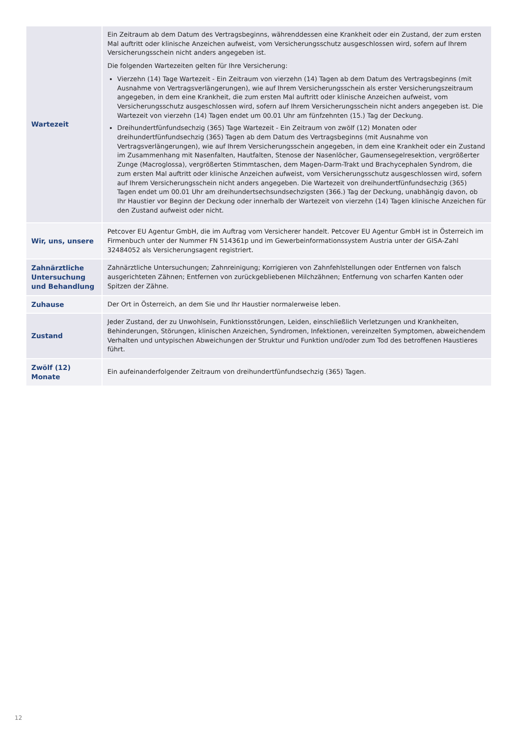| Wartezeit | Ein Zeitraum ab dem Datum des Vertragsbeginns, währenddessen eine Krankheit oder ein Zustand, der zum ersten Mal auftritt oder klinische Anzeichen aufweist, vom Versicherungsschutz ausgeschlossen wird, sofern auf Ihrem Versicherungsschein nicht anders angegeben ist. Die folgenden Wartezeiten gelten für Ihre Versicherung: Vierzehn (14) Tage Wartezeit - Ein Zeitraum von vierzehn (14) Tagen ab dem Datum des Vertragsbeginns (mit Ausnahme von Vertragsverlängerungen), wie auf Ihrem Versicherungsschein als erster Versicherungszeitraum angegeben, in dem eine Krankheit, die zum ersten Mal auftritt oder klinische Anzeichen aufweist, vom Versicherungsschutz ausgeschlossen wird, sofern auf Ihrem Versicherungsschein nicht anders angegeben ist. Die Wartezeit von vierzehn (14) Tagen endet um 00.01 Uhr am fünfzehnten (15.) Tag der Deckung. Dreihundertfünfundsechzig (365) Tage Wartezeit - Ein Zeitraum von zwölf (12) Monaten oder dreihundertfünfundsechzig (365) Tagen ab dem Datum des Vertragsbeginns (mit Ausnahme von Vertragsverlängerungen), wie auf Ihrem Versicherungsschein angegeben, in dem eine Krankheit oder ein Zustand im Zusammenhang mit Nasenfalten, Hautfalten, Stenose der Nasenlöcher, Gaumensegelresektion, vergrößerter Zunge (Macroglossa), vergrößerten Stimmtaschen, dem Magen-Darm-Trakt und Brachycephalen Syndrom, die zum ersten Mal auftritt oder klinische Anzeichen aufweist, vom Versicherungsschutz ausgeschlossen wird, sofern auf Ihrem Versicherungsschein nicht anders angegeben. Die Wartezeit von dreihundertfünfundsechzig (365) Tagen endet um 00.01 Uhr am dreihundertsechsundsechzigsten (366.) Tag der Deckung, unabhängig davon, ob Ihr Haustier vor Beginn der Deckung oder innerhalb der Wartezeit von vierzehn (14) Tagen klinische Anzeichen für den Zustand aufweist oder nicht. |
| Wir, uns, unsere | Petcover EU Agentur GmbH, die im Auftrag vom Versicherer handelt. Petcover EU Agentur GmbH ist in Österreich im Firmenbuch unter der Nummer FN 514361p und im Gewerbeinformationssystem Austria unter der GISA-Zahl 32484052 als Versicherungsagent registriert. |
| Zahnärztliche Untersuchung und Behandlung | Zahnärztliche Untersuchungen; Zahnreinigung; Korrigieren von Zahnfehlstellungen oder Entfernen von falsch ausgerichteten Zähnen; Entfernen von zurückgebliebenen Milchzähnen; Entfernung von scharfen Kanten oder Spitzen der Zähne. |
| Zuhause | Der Ort in Österreich, an dem Sie und Ihr Haustier normalerweise leben. |
| Zustand | Jeder Zustand, der zu Unwohlsein, Funktionsstörungen, Leiden, einschließlich Verletzungen und Krankheiten, Behinderungen, Störungen, klinischen Anzeichen, Syndromen, Infektionen, vereinzelten Symptomen, abweichendem Verhalten und untypischen Abweichungen der Struktur und Funktion und/oder zum Tod des betroffenen Haustieres führt. |
| Zwölf (12) Monate | Ein aufeinanderfolgender Zeitraum von dreihundertfünfundsechzig (365) Tagen. |
12